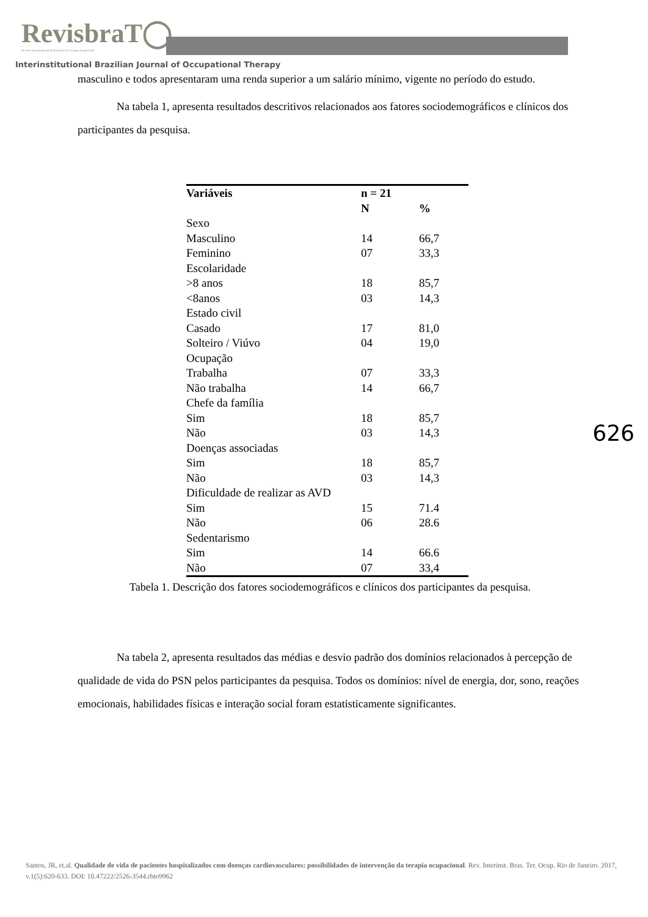RevisbraT◯
Revista Interinstitucional Brasileira de Terapia Ocupacional
Interinstitutional Brazilian Journal of Occupational Therapy
masculino e todos apresentaram uma renda superior a um salário mínimo, vigente no período do estudo.
Na tabela 1, apresenta resultados descritivos relacionados aos fatores sociodemográficos e clínicos dos participantes da pesquisa.
| Variáveis | n = 21 | |
| --- | --- | --- |
| | N | % |
| Sexo | | |
| Masculino | 14 | 66,7 |
| Feminino | 07 | 33,3 |
| Escolaridade | | |
| >8 anos | 18 | 85,7 |
| <8anos | 03 | 14,3 |
| Estado civil | | |
| Casado | 17 | 81,0 |
| Solteiro / Viúvo | 04 | 19,0 |
| Ocupação | | |
| Trabalha | 07 | 33,3 |
| Não trabalha | 14 | 66,7 |
| Chefe da família | | |
| Sim | 18 | 85,7 |
| Não | 03 | 14,3 |
| Doenças associadas | | |
| Sim | 18 | 85,7 |
| Não | 03 | 14,3 |
| Dificuldade de realizar as AVD | | |
| Sim | 15 | 71.4 |
| Não | 06 | 28.6 |
| Sedentarismo | | |
| Sim | 14 | 66.6 |
| Não | 07 | 33,4 |
Tabela 1. Descrição dos fatores sociodemográficos e clínicos dos participantes da pesquisa.
Na tabela 2, apresenta resultados das médias e desvio padrão dos domínios relacionados à percepção de qualidade de vida do PSN pelos participantes da pesquisa. Todos os domínios: nível de energia, dor, sono, reações emocionais, habilidades físicas e interação social foram estatisticamente significantes.
626
Santos, JR, et.al. Qualidade de vida de pacientes hospitalizados com doenças cardiovasculares: possibilidades de intervenção da terapia ocupacional. Rev. Interinst. Bras. Ter. Ocup. Rio de Janeiro. 2017, v.1(5):620-633. DOI: 10.47222/2526-3544.rbto9962